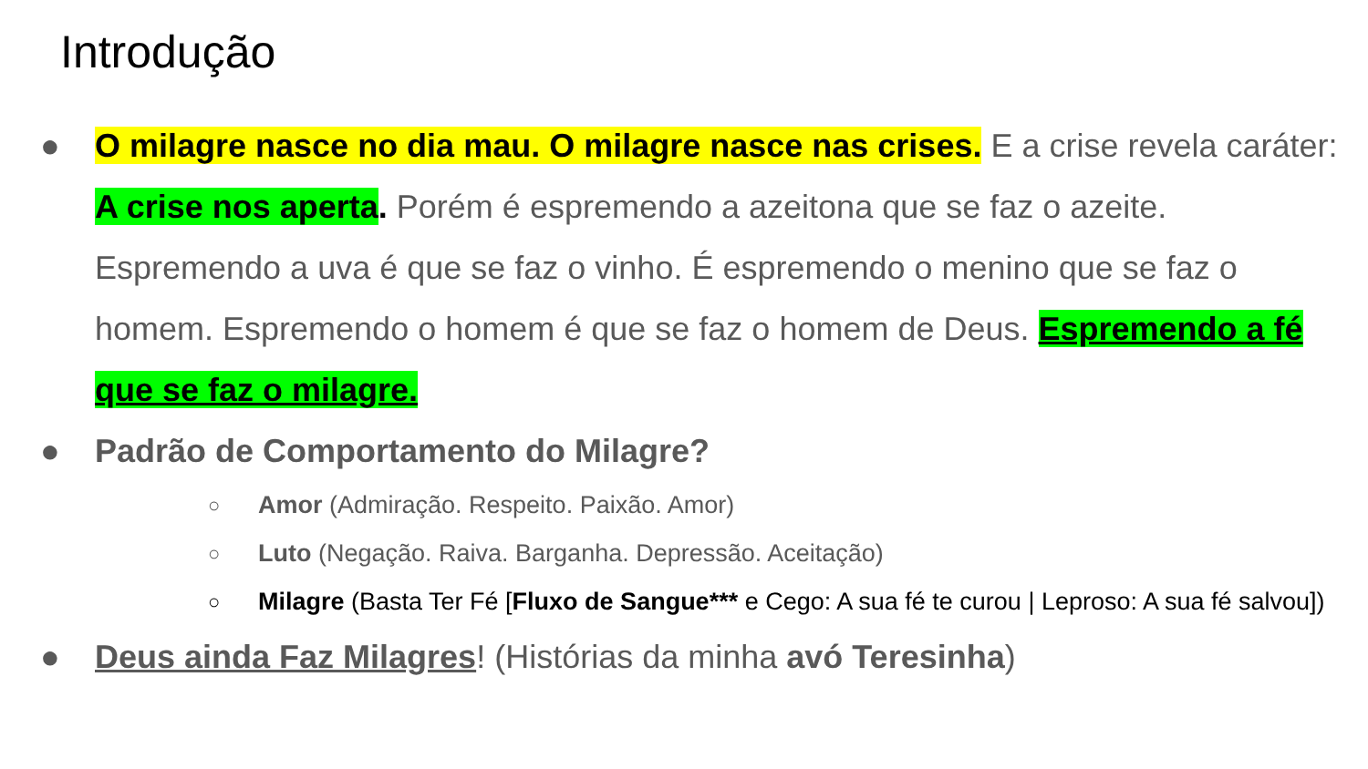Introdução
● O milagre nasce no dia mau. O milagre nasce nas crises. E a crise revela caráter: A crise nos aperta. Porém é espremendo a azeitona que se faz o azeite. Espremendo a uva é que se faz o vinho. É espremendo o menino que se faz o homem. Espremendo o homem é que se faz o homem de Deus. Espremendo a fé que se faz o milagre.
● Padrão de Comportamento do Milagre?
○ Amor (Admiração. Respeito. Paixão. Amor)
○ Luto (Negação. Raiva. Barganha. Depressão. Aceitação)
○ Milagre (Basta Ter Fé [Fluxo de Sangue*** e Cego: A sua fé te curou | Leproso: A sua fé salvou])
● Deus ainda Faz Milagres! (Histórias da minha avó Teresinha)